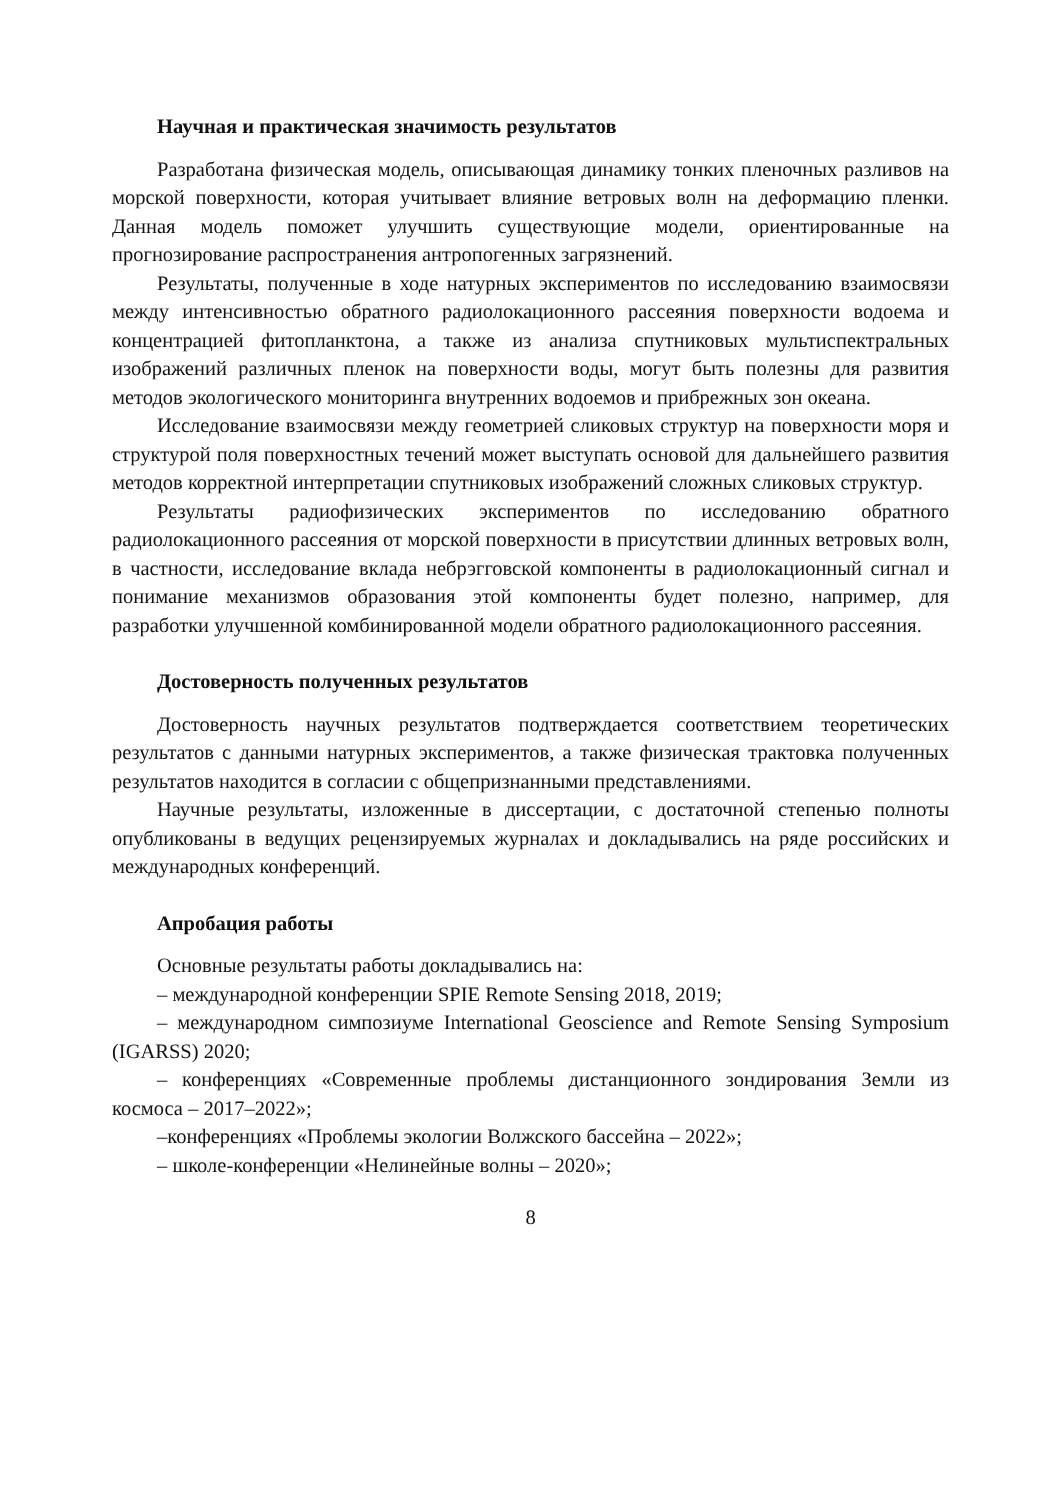Научная и практическая значимость результатов
Разработана физическая модель, описывающая динамику тонких пленочных разливов на морской поверхности, которая учитывает влияние ветровых волн на деформацию пленки. Данная модель поможет улучшить существующие модели, ориентированные на прогнозирование распространения антропогенных загрязнений.
Результаты, полученные в ходе натурных экспериментов по исследованию взаимосвязи между интенсивностью обратного радиолокационного рассеяния поверхности водоема и концентрацией фитопланктона, а также из анализа спутниковых мультиспектральных изображений различных пленок на поверхности воды, могут быть полезны для развития методов экологического мониторинга внутренних водоемов и прибрежных зон океана.
Исследование взаимосвязи между геометрией сликовых структур на поверхности моря и структурой поля поверхностных течений может выступать основой для дальнейшего развития методов корректной интерпретации спутниковых изображений сложных сликовых структур.
Результаты радиофизических экспериментов по исследованию обратного радиолокационного рассеяния от морской поверхности в присутствии длинных ветровых волн, в частности, исследование вклада небрэгговской компоненты в радиолокационный сигнал и понимание механизмов образования этой компоненты будет полезно, например, для разработки улучшенной комбинированной модели обратного радиолокационного рассеяния.
Достоверность полученных результатов
Достоверность научных результатов подтверждается соответствием теоретических результатов с данными натурных экспериментов, а также физическая трактовка полученных результатов находится в согласии с общепризнанными представлениями.
Научные результаты, изложенные в диссертации, с достаточной степенью полноты опубликованы в ведущих рецензируемых журналах и докладывались на ряде российских и международных конференций.
Апробация работы
Основные результаты работы докладывались на:
– международной конференции SPIE Remote Sensing 2018, 2019;
– международном симпозиуме International Geoscience and Remote Sensing Symposium (IGARSS) 2020;
– конференциях «Современные проблемы дистанционного зондирования Земли из космоса – 2017–2022»;
–конференциях «Проблемы экологии Волжского бассейна – 2022»;
– школе-конференции «Нелинейные волны – 2020»;
8